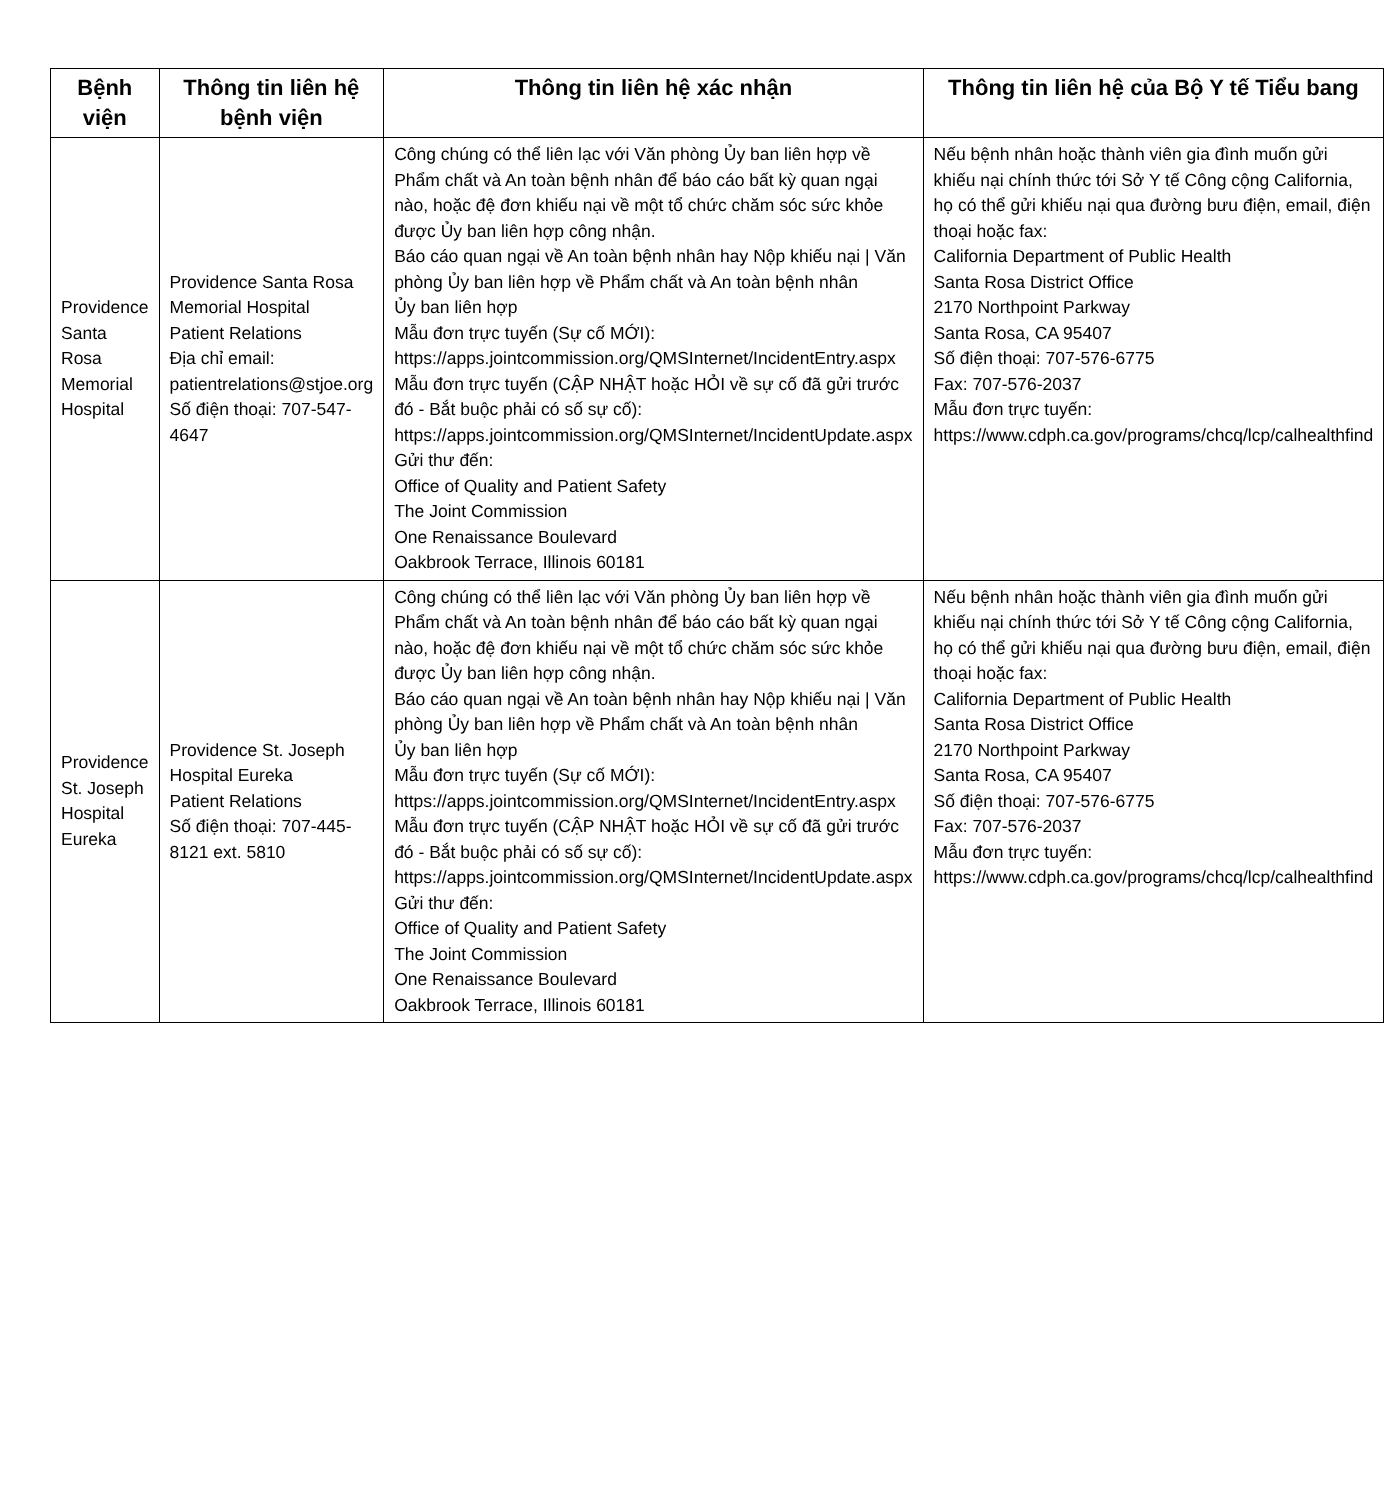| Bệnh viện | Thông tin liên hệ bệnh viện | Thông tin liên hệ xác nhận | Thông tin liên hệ của Bộ Y tế Tiểu bang |
| --- | --- | --- | --- |
| Providence Santa Rosa Memorial Hospital | Providence Santa Rosa Memorial Hospital Patient Relations Địa chỉ email: patientrelations@stjoe.org Số điện thoại: 707-547-4647 | Công chúng có thể liên lạc với Văn phòng Ủy ban liên hợp về Phẩm chất và An toàn bệnh nhân để báo cáo bất kỳ quan ngại nào, hoặc đệ đơn khiếu nại về một tổ chức chăm sóc sức khỏe được Ủy ban liên hợp công nhận. Báo cáo quan ngại về An toàn bệnh nhân hay Nộp khiếu nại / Văn phòng Ủy ban liên hợp về Phẩm chất và An toàn bệnh nhân Ủy ban liên hợp Mẫu đơn trực tuyến (Sự cố MỚI): https://apps.jointcommission.org/QMSInternet/IncidentEntry.aspx Mẫu đơn trực tuyến (CẬP NHẬT hoặc HỎI về sự cố đã gửi trước đó - Bắt buộc phải có số sự cố): https://apps.jointcommission.org/QMSInternet/IncidentUpdate.aspx Gửi thư đến: Office of Quality and Patient Safety The Joint Commission One Renaissance Boulevard Oakbrook Terrace, Illinois 60181 | Nếu bệnh nhân hoặc thành viên gia đình muốn gửi khiếu nại chính thức tới Sở Y tế Công cộng California, họ có thể gửi khiếu nại qua đường bưu điện, email, điện thoại hoặc fax: California Department of Public Health Santa Rosa District Office 2170 Northpoint Parkway Santa Rosa, CA 95407 Số điện thoại: 707-576-6775 Fax: 707-576-2037 Mẫu đơn trực tuyến: https://www.cdph.ca.gov/programs/chcq/lcp/calhealthfind |
| Providence St. Joseph Hospital Eureka | Providence St. Joseph Hospital Eureka Patient Relations Số điện thoại: 707-445-8121 ext. 5810 | Công chúng có thể liên lạc với Văn phòng Ủy ban liên hợp về Phẩm chất và An toàn bệnh nhân để báo cáo bất kỳ quan ngại nào, hoặc đệ đơn khiếu nại về một tổ chức chăm sóc sức khỏe được Ủy ban liên hợp công nhận. Báo cáo quan ngại về An toàn bệnh nhân hay Nộp khiếu nại / Văn phòng Ủy ban liên hợp về Phẩm chất và An toàn bệnh nhân Ủy ban liên hợp Mẫu đơn trực tuyến (Sự cố MỚI): https://apps.jointcommission.org/QMSInternet/IncidentEntry.aspx Mẫu đơn trực tuyến (CẬP NHẬT hoặc HỎI về sự cố đã gửi trước đó - Bắt buộc phải có số sự cố): https://apps.jointcommission.org/QMSInternet/IncidentUpdate.aspx Gửi thư đến: Office of Quality and Patient Safety The Joint Commission One Renaissance Boulevard Oakbrook Terrace, Illinois 60181 | Nếu bệnh nhân hoặc thành viên gia đình muốn gửi khiếu nại chính thức tới Sở Y tế Công cộng California, họ có thể gửi khiếu nại qua đường bưu điện, email, điện thoại hoặc fax: California Department of Public Health Santa Rosa District Office 2170 Northpoint Parkway Santa Rosa, CA 95407 Số điện thoại: 707-576-6775 Fax: 707-576-2037 Mẫu đơn trực tuyến: https://www.cdph.ca.gov/programs/chcq/lcp/calhealthfind |